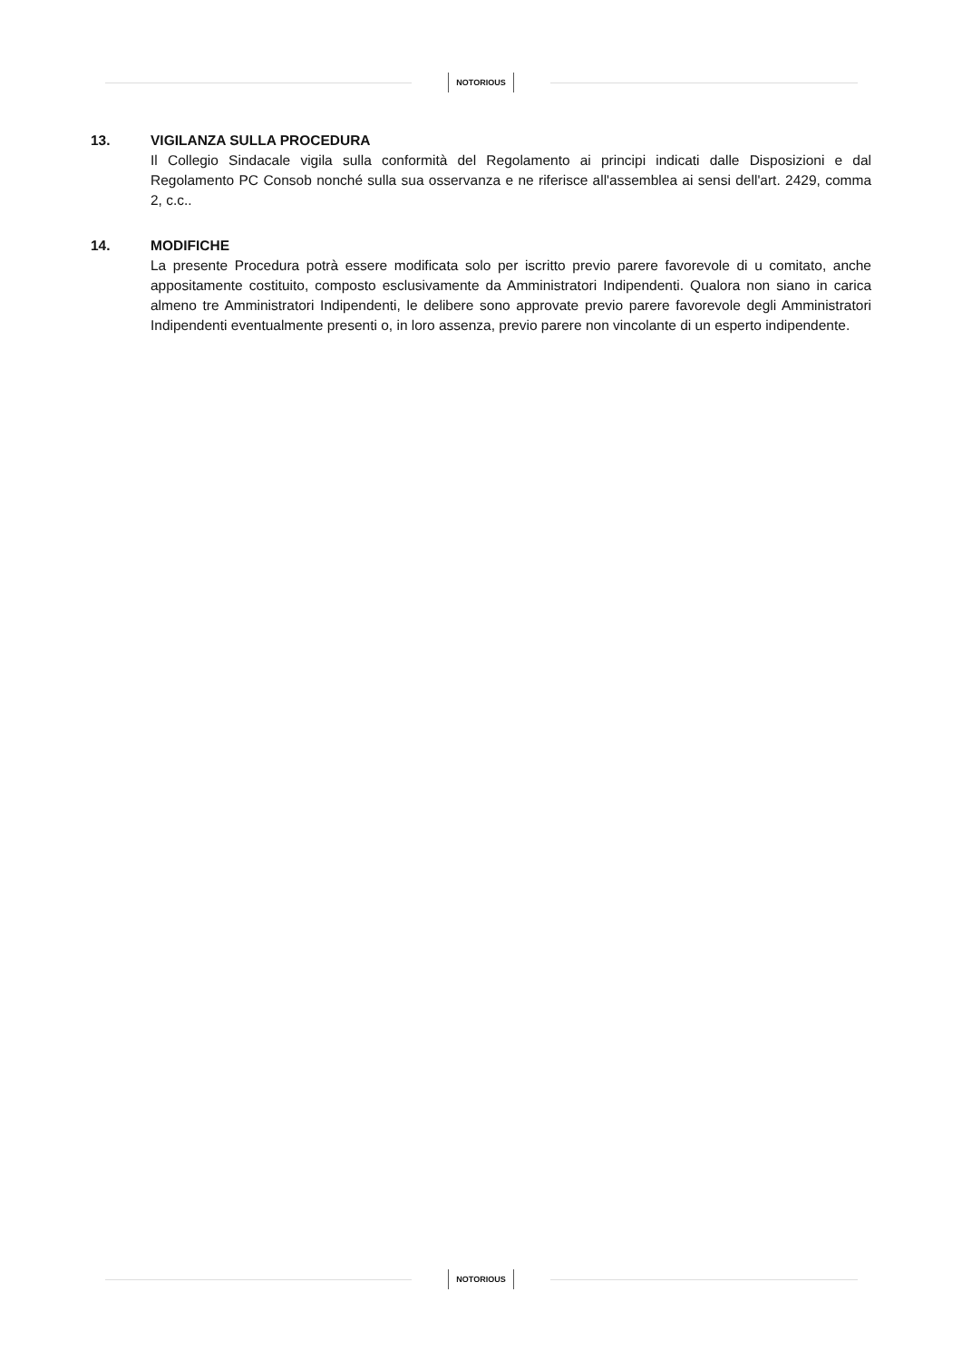NOTORIOUS
13. VIGILANZA SULLA PROCEDURA
Il Collegio Sindacale vigila sulla conformità del Regolamento ai principi indicati dalle Disposizioni e dal Regolamento PC Consob nonché sulla sua osservanza e ne riferisce all'assemblea ai sensi dell'art. 2429, comma 2, c.c..
14. MODIFICHE
La presente Procedura potrà essere modificata solo per iscritto previo parere favorevole di u comitato, anche appositamente costituito, composto esclusivamente da Amministratori Indipendenti. Qualora non siano in carica almeno tre Amministratori Indipendenti, le delibere sono approvate previo parere favorevole degli Amministratori Indipendenti eventualmente presenti o, in loro assenza, previo parere non vincolante di un esperto indipendente.
NOTORIOUS